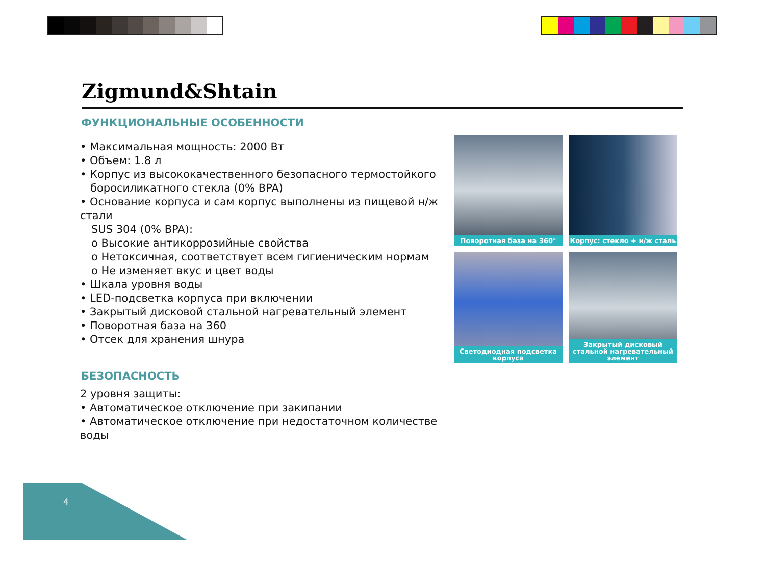Zigmund&Shtain
ФУНКЦИОНАЛЬНЫЕ ОСОБЕННОСТИ
• Максимальная мощность: 2000 Вт
• Объем: 1.8 л
• Корпус из высококачественного безопасного термостойкого
боросиликатного стекла (0% BPA)
• Основание корпуса и сам корпус выполнены из пищевой н/ж стали
SUS 304 (0% BPA):
о Высокие антикоррозийные свойства
о Нетоксичная, соответствует всем гигиеническим нормам
о Не изменяет вкус и цвет воды
• Шкала уровня воды
• LED-подсветка корпуса при включении
• Закрытый дисковой стальной нагревательный элемент
• Поворотная база на 360
• Отсек для хранения шнура
БЕЗОПАСНОСТЬ
2 уровня защиты:
• Автоматическое отключение при закипании
• Автоматическое отключение при недостаточном количестве воды
Поворотная база на 360°
Корпус: стекло + н/ж сталь
Светодиодная подсветка корпуса
Закрытый дисковый стальной нагревательный элемент
4